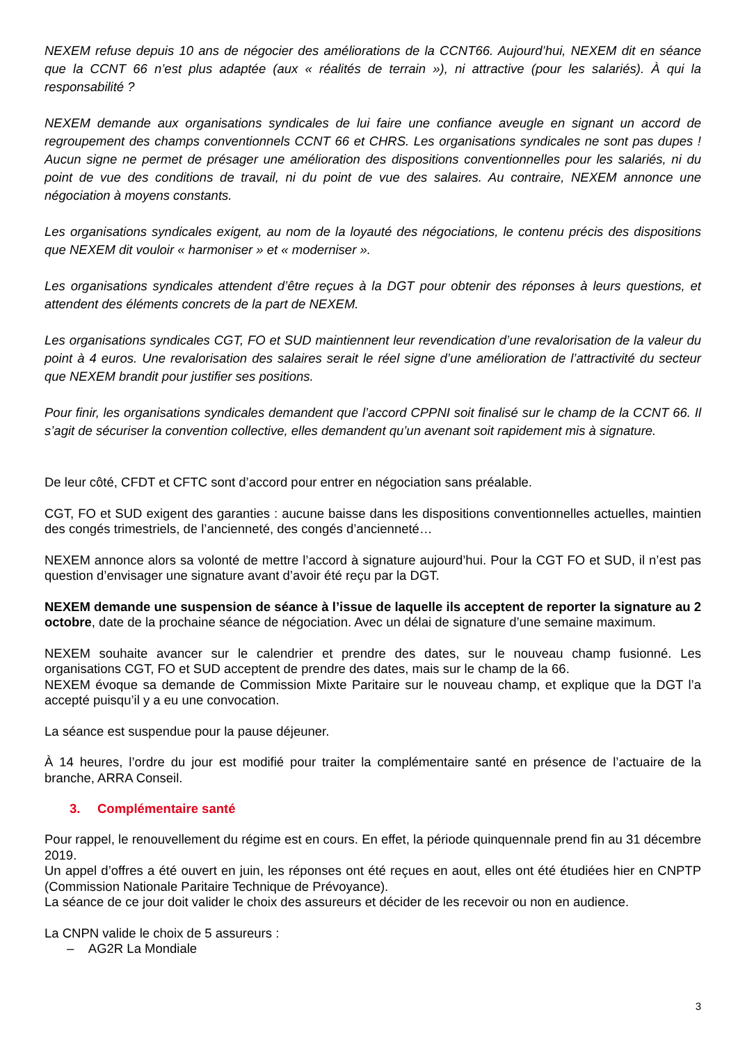NEXEM refuse depuis 10 ans de négocier des améliorations de la CCNT66. Aujourd’hui, NEXEM dit en séance que la CCNT 66 n’est plus adaptée (aux « réalités de terrain »), ni attractive (pour les salariés). À qui la responsabilité ?
NEXEM demande aux organisations syndicales de lui faire une confiance aveugle en signant un accord de regroupement des champs conventionnels CCNT 66 et CHRS. Les organisations syndicales ne sont pas dupes ! Aucun signe ne permet de présager une amélioration des dispositions conventionnelles pour les salariés, ni du point de vue des conditions de travail, ni du point de vue des salaires. Au contraire, NEXEM annonce une négociation à moyens constants.
Les organisations syndicales exigent, au nom de la loyauté des négociations, le contenu précis des dispositions que NEXEM dit vouloir « harmoniser » et « moderniser ».
Les organisations syndicales attendent d’être reçues à la DGT pour obtenir des réponses à leurs questions, et attendent des éléments concrets de la part de NEXEM.
Les organisations syndicales CGT, FO et SUD maintiennent leur revendication d’une revalorisation de la valeur du point à 4 euros. Une revalorisation des salaires serait le réel signe d’une amélioration de l’attractivité du secteur que NEXEM brandit pour justifier ses positions.
Pour finir, les organisations syndicales demandent que l’accord CPPNI soit finalisé sur le champ de la CCNT 66. Il s’agit de sécuriser la convention collective, elles demandent qu’un avenant soit rapidement mis à signature.
De leur côté, CFDT et CFTC sont d’accord pour entrer en négociation sans préalable.
CGT, FO et SUD exigent des garanties : aucune baisse dans les dispositions conventionnelles actuelles, maintien des congés trimestriels, de l’ancienneté, des congés d’ancienneté…
NEXEM annonce alors sa volonté de mettre l’accord à signature aujourd’hui. Pour la CGT FO et SUD, il n’est pas question d’envisager une signature avant d’avoir été reçu par la DGT.
NEXEM demande une suspension de séance à l’issue de laquelle ils acceptent de reporter la signature au 2 octobre, date de la prochaine séance de négociation. Avec un délai de signature d’une semaine maximum.
NEXEM souhaite avancer sur le calendrier et prendre des dates, sur le nouveau champ fusionné. Les organisations CGT, FO et SUD acceptent de prendre des dates, mais sur le champ de la 66.
NEXEM évoque sa demande de Commission Mixte Paritaire sur le nouveau champ, et explique que la DGT l’a accepté puisqu’il y a eu une convocation.
La séance est suspendue pour la pause déjeuner.
À 14 heures, l’ordre du jour est modifié pour traiter la complémentaire santé en présence de l’actuaire de la branche, ARRA Conseil.
3. Complémentaire santé
Pour rappel, le renouvellement du régime est en cours. En effet, la période quinquennale prend fin au 31 décembre 2019.
Un appel d’offres a été ouvert en juin, les réponses ont été reçues en aout, elles ont été étudiées hier en CNPTP (Commission Nationale Paritaire Technique de Prévoyance).
La séance de ce jour doit valider le choix des assureurs et décider de les recevoir ou non en audience.
La CNPN valide le choix de 5 assureurs :
– AG2R La Mondiale
3